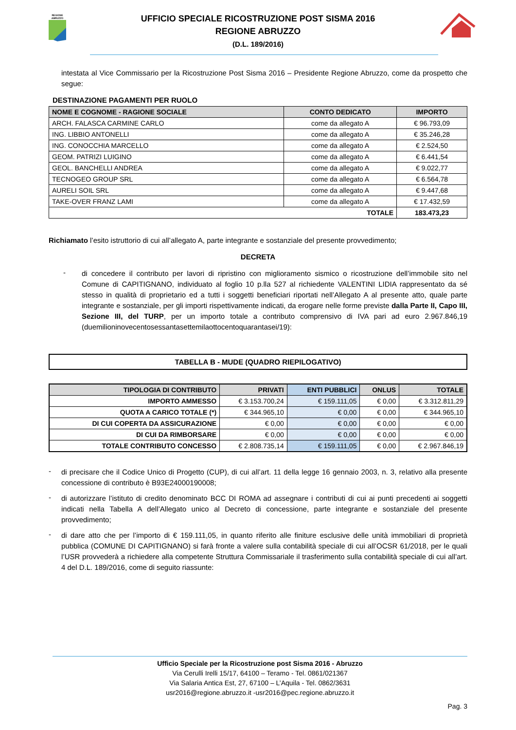REGIONE
ABRUZZO
UFFICIO SPECIALE RICOSTRUZIONE POST SISMA 2016
REGIONE ABRUZZO
(D.L. 189/2016)
intestata al Vice Commissario per la Ricostruzione Post Sisma 2016 – Presidente Regione Abruzzo, come da prospetto che segue:
DESTINAZIONE PAGAMENTI PER RUOLO
| NOME E COGNOME - RAGIONE SOCIALE | CONTO DEDICATO | IMPORTO |
| --- | --- | --- |
| ARCH. FALASCA CARMINE CARLO | come da allegato A | € 96.793,09 |
| ING. LIBBIO ANTONELLI | come da allegato A | € 35.246,28 |
| ING. CONOCCHIA MARCELLO | come da allegato A | € 2.524,50 |
| GEOM. PATRIZI LUIGINO | come da allegato A | € 6.441,54 |
| GEOL. BANCHELLI ANDREA | come da allegato A | € 9.022,77 |
| TECNOGEO GROUP SRL | come da allegato A | € 6.564,78 |
| AURELI SOIL SRL | come da allegato A | € 9.447,68 |
| TAKE-OVER FRANZ LAMI | come da allegato A | € 17.432,59 |
| TOTALE | | 183.473,23 |
Richiamato l’esito istruttorio di cui all’allegato A, parte integrante e sostanziale del presente provvedimento;
DECRETA
-
di concedere il contributo per lavori di ripristino con miglioramento sismico o ricostruzione dell’immobile sito nel Comune di CAPITIGNANO, individuato al foglio 10 p.lla 527 al richiedente VALENTINI LIDIA rappresentato da sé stesso in qualità di proprietario ed a tutti i soggetti beneficiari riportati nell’Allegato A al presente atto, quale parte integrante e sostanziale, per gli importi rispettivamente indicati, da erogare nelle forme previste dalla Parte II, Capo III, Sezione III, del TURP, per un importo totale a contributo comprensivo di IVA pari ad euro 2.967.846,19 (duemilioninovecentosessantasettemilaottocentoquarantasei/19):
TABELLA B - MUDE (QUADRO RIEPILOGATIVO)
| TIPOLOGIA DI CONTRIBUTO | PRIVATI | ENTI PUBBLICI | ONLUS | TOTALE |
| --- | --- | --- | --- | --- |
| IMPORTO AMMESSO | € 3.153.700,24 | € 159.111,05 | € 0,00 | € 3.312.811,29 |
| QUOTA A CARICO TOTALE (*) | € 344.965,10 | € 0,00 | € 0,00 | € 344.965,10 |
| DI CUI COPERTA DA ASSICURAZIONE | € 0,00 | € 0,00 | € 0,00 | € 0,00 |
| DI CUI DA RIMBORSARE | € 0,00 | € 0,00 | € 0,00 | € 0,00 |
| TOTALE CONTRIBUTO CONCESSO | € 2.808.735,14 | € 159.111,05 | € 0,00 | € 2.967.846,19 |
-
di precisare che il Codice Unico di Progetto (CUP), di cui all’art. 11 della legge 16 gennaio 2003, n. 3, relativo alla presente concessione di contributo è B93E24000190008;
-
di autorizzare l’istituto di credito denominato BCC DI ROMA ad assegnare i contributi di cui ai punti precedenti ai soggetti indicati nella Tabella A dell’Allegato unico al Decreto di concessione, parte integrante e sostanziale del presente provvedimento;
-
di dare atto che per l’importo di € 159.111,05, in quanto riferito alle finiture esclusive delle unità immobiliari di proprietà pubblica (COMUNE DI CAPITIGNANO) si farà fronte a valere sulla contabilità speciale di cui all’OCSR 61/2018, per le quali l’USR provvederà a richiedere alla competente Struttura Commissariale il trasferimento sulla contabilità speciale di cui all’art. 4 del D.L. 189/2016, come di seguito riassunte:
Ufficio Speciale per la Ricostruzione post Sisma 2016 - Abruzzo
Via Cerulli Irelli 15/17, 64100 – Teramo - Tel. 0861/021367
Via Salaria Antica Est, 27, 67100 – L’Aquila - Tel. 0862/3631
usr2016@regione.abruzzo.it -usr2016@pec.regione.abruzzo.it
Pag. 3